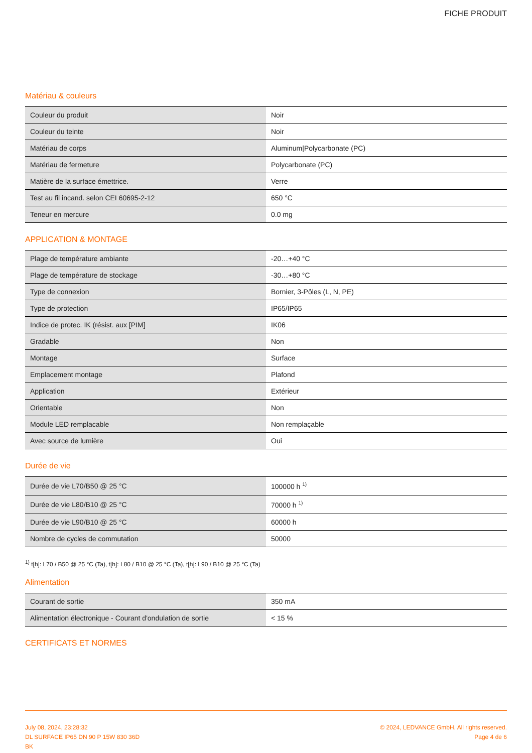FICHE PRODUIT
Matériau & couleurs
| Couleur du produit | Noir |
| Couleur du teinte | Noir |
| Matériau de corps | Aluminum/Polycarbonate (PC) |
| Matériau de fermeture | Polycarbonate (PC) |
| Matière de la surface émettrice. | Verre |
| Test au fil incand. selon CEI 60695-2-12 | 650 °C |
| Teneur en mercure | 0.0 mg |
APPLICATION & MONTAGE
| Plage de température ambiante | -20…+40 °C |
| Plage de température de stockage | -30…+80 °C |
| Type de connexion | Bornier, 3-Pôles (L, N, PE) |
| Type de protection | IP65/IP65 |
| Indice de protec. IK (résist. aux [PIM] | IK06 |
| Gradable | Non |
| Montage | Surface |
| Emplacement montage | Plafond |
| Application | Extérieur |
| Orientable | Non |
| Module LED remplacable | Non remplaçable |
| Avec source de lumière | Oui |
Durée de vie
| Durée de vie L70/B50 @ 25 °C | 100000 h <sup>1)</sup> |
| Durée de vie L80/B10 @ 25 °C | 70000 h <sup>1)</sup> |
| Durée de vie L90/B10 @ 25 °C | 60000 h |
| Nombre de cycles de commutation | 50000 |
<sup>1)</sup> t[h]: L70 / B50 @ 25 °C (Ta), t[h]: L80 / B10 @ 25 °C (Ta), t[h]: L90 / B10 @ 25 °C (Ta)
Alimentation
| Courant de sortie | 350 mA |
| Alimentation électronique - Courant d'ondulation de sortie | < 15 % |
CERTIFICATS ET NORMES
July 08, 2024, 23:28:32
DL SURFACE IP65 DN 90 P 15W 830 36D
BK
© 2024, LEDVANCE GmbH. All rights reserved.
Page 4 de 6